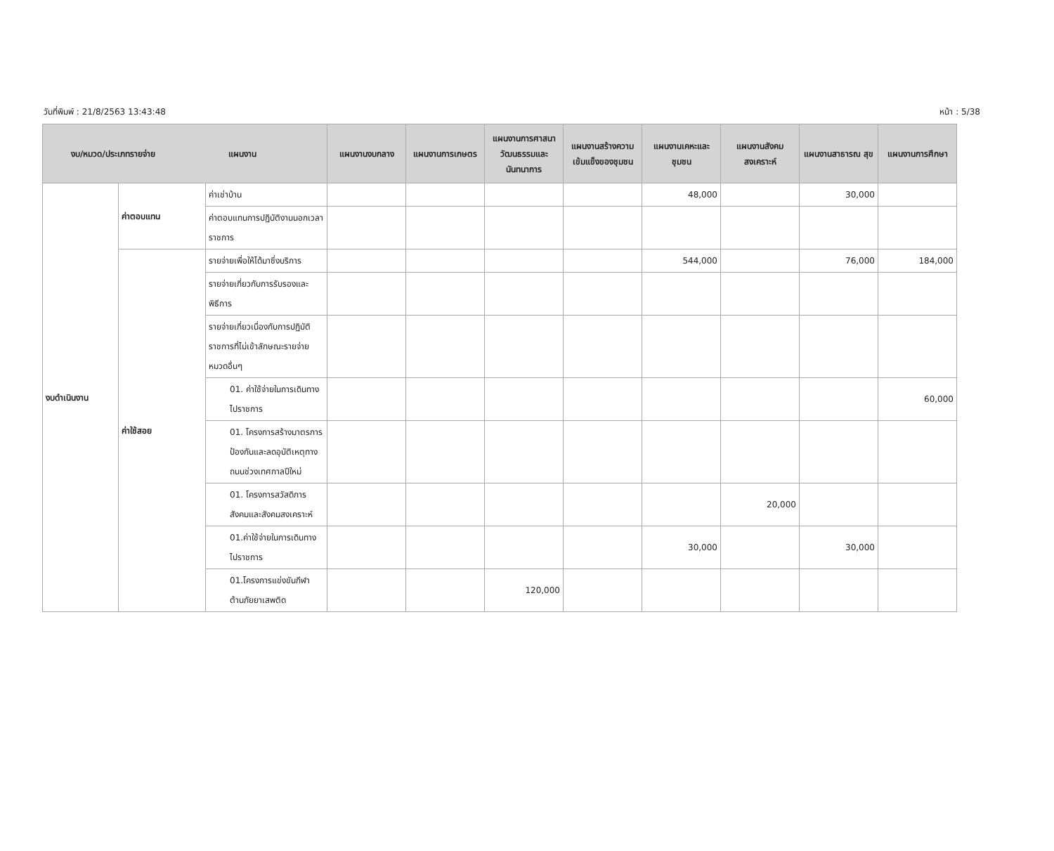วันที่พิมพ์ : 21/8/2563 13:43:48 หน้า : 5/38
| งบ/หมวด/ประเภทรายจ่าย แผนงาน | | | แผนงานงบกลาง | แผนงานการเกษตร | แผนงานการศาสนา วัฒนธรรมและ นันทนาการ | แผนงานสร้างความเข้มแข็งของชุมชน | แผนงานเคหะและ ชุมชน | แผนงานสังคม สงเคราะห์ | แผนงานสาธารณ สุข | แผนงานการศึกษา |
| --- | --- | --- | --- | --- | --- | --- | --- | --- | --- | --- |
| งบดำเนินงาน | ค่าตอบแทน | ค่าเช่าบ้าน | | | | | 48,000 | | 30,000 | |
| | | ค่าตอบแทนการปฏิบัติงานนอกเวลาราชการ | | | | | | | | |
| | ค่าใช้สอย | รายจ่ายเพื่อให้ได้มาซึ่งบริการ | | | | | 544,000 | | 76,000 | 184,000 |
| | | รายจ่ายเกี่ยวกับการรับรองและพิธีการ | | | | | | | | |
| | | รายจ่ายเกี่ยวเนื่องกับการปฏิบัติราชการที่ไม่เข้าลักษณะรายจ่ายหมวดอื่นๆ | | | | | | | | |
| | | 01. ค่าใช้จ่ายในการเดินทางไปราชการ | | | | | | | | 60,000 |
| | | 01. โครงการสร้างมาตรการป้องกันและลดอุบัติเหตุทางถนนช่วงเทศกาลปีใหม่ | | | | | | | | |
| | | 01. โครงการสวัสดิการสังคมและสังคมสงเคราะห์ | | | | | | 20,000 | | |
| | | 01.ค่าใช้จ่ายในการเดินทางไปราชการ | | | | | 30,000 | | 30,000 | |
| | | 01.โครงการแข่งขันกีฬาต้านภัยยาเสพติด | | | 120,000 | | | | | |